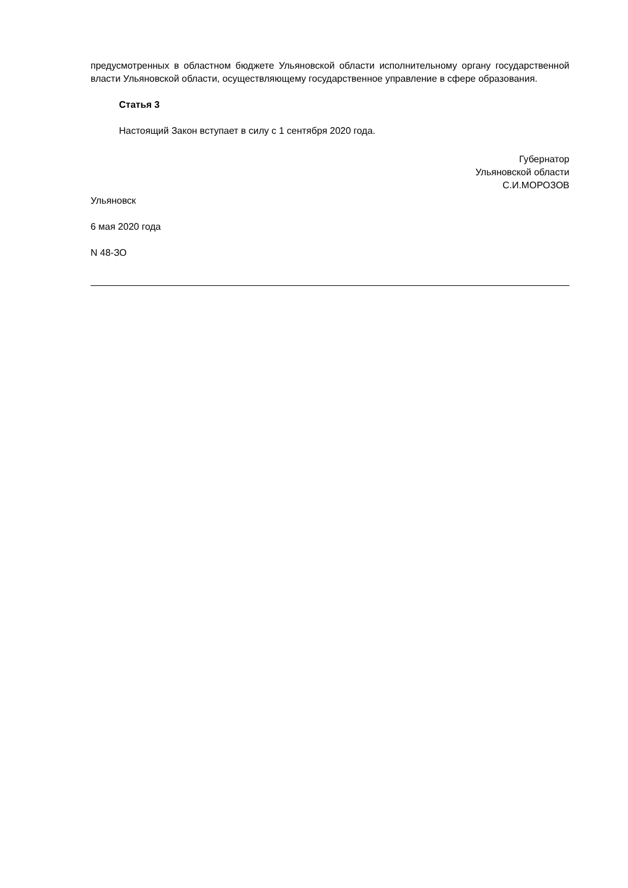предусмотренных в областном бюджете Ульяновской области исполнительному органу государственной власти Ульяновской области, осуществляющему государственное управление в сфере образования.
Статья 3
Настоящий Закон вступает в силу с 1 сентября 2020 года.
Губернатор
Ульяновской области
С.И.МОРОЗОВ
Ульяновск
6 мая 2020 года
N 48-ЗО